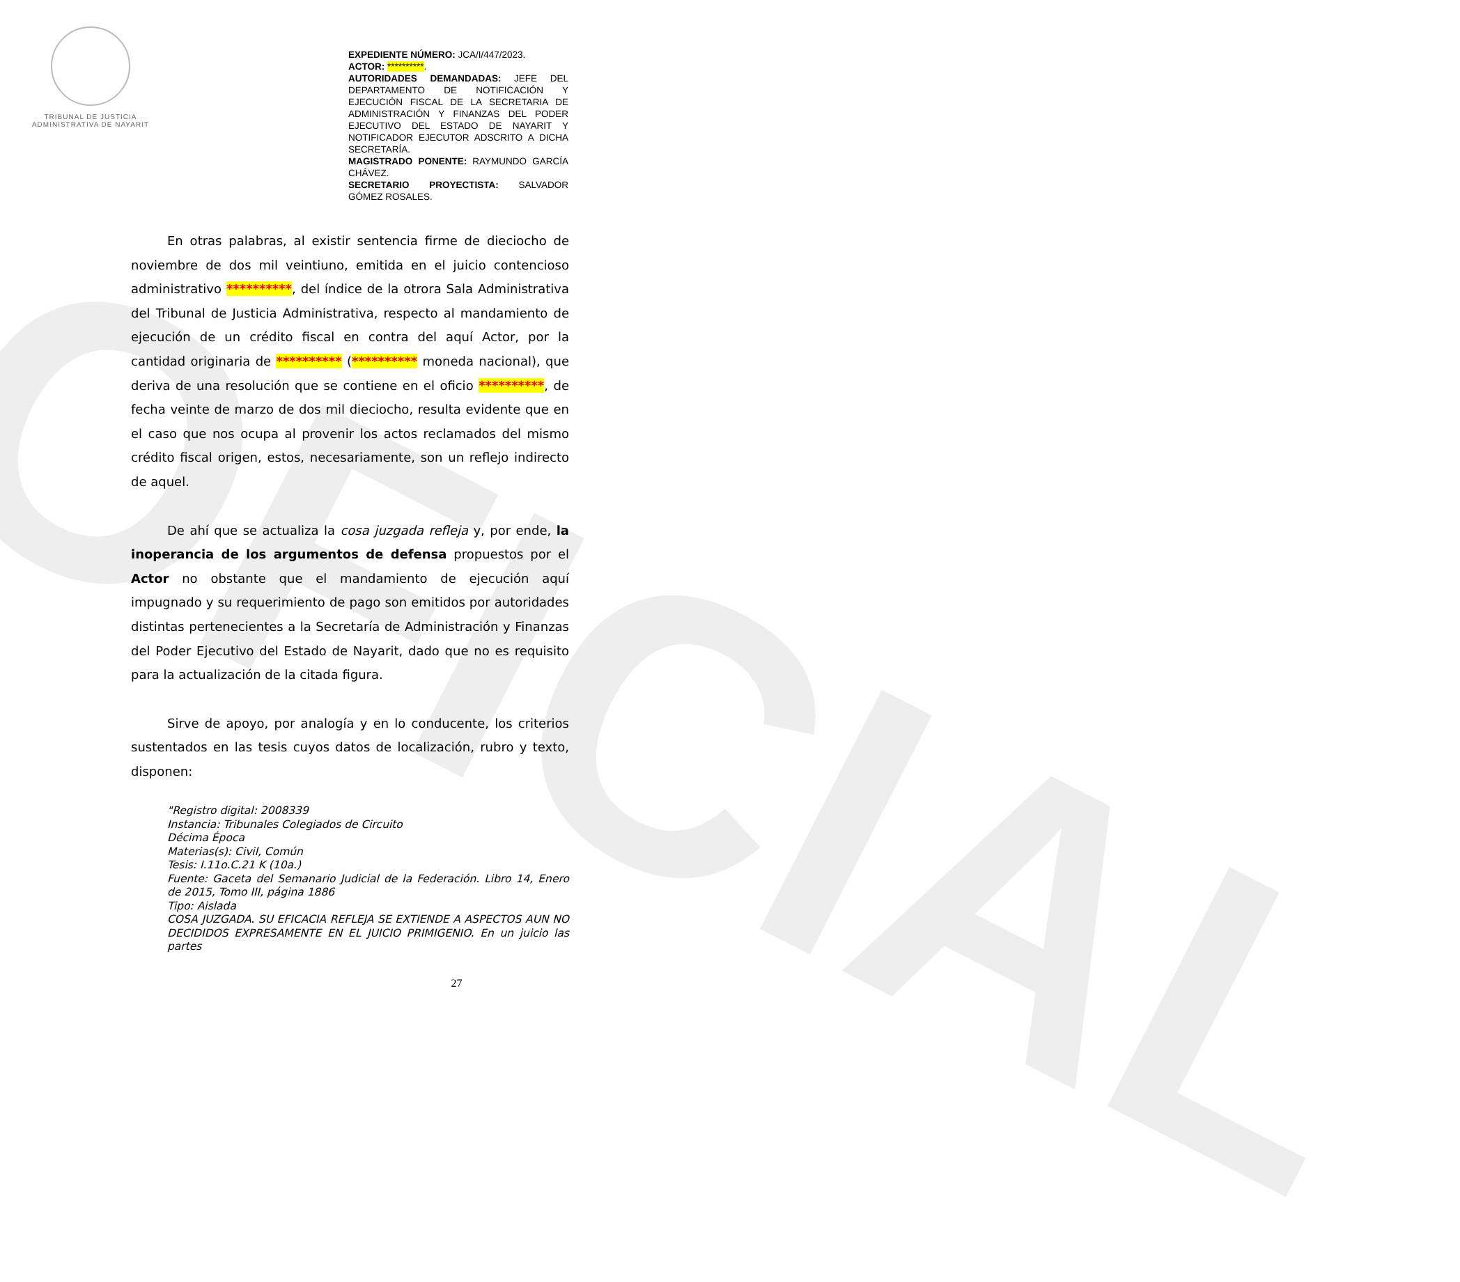OFICIAL
TRIBUNAL DE JUSTICIA
ADMINISTRATIVA DE NAYARIT
EXPEDIENTE NÚMERO: JCA/I/447/2023.
ACTOR: **********.
AUTORIDADES DEMANDADAS: JEFE DEL DEPARTAMENTO DE NOTIFICACIÓN Y EJECUCIÓN FISCAL DE LA SECRETARIA DE ADMINISTRACIÓN Y FINANZAS DEL PODER EJECUTIVO DEL ESTADO DE NAYARIT Y NOTIFICADOR EJECUTOR ADSCRITO A DICHA SECRETARÍA.
MAGISTRADO PONENTE: RAYMUNDO GARCÍA CHÁVEZ.
SECRETARIO PROYECTISTA: SALVADOR GÓMEZ ROSALES.
En otras palabras, al existir sentencia firme de dieciocho de noviembre de dos mil veintiuno, emitida en el juicio contencioso administrativo **********, del índice de la otrora Sala Administrativa del Tribunal de Justicia Administrativa, respecto al mandamiento de ejecución de un crédito fiscal en contra del aquí Actor, por la cantidad originaria de ********** (********** moneda nacional), que deriva de una resolución que se contiene en el oficio **********, de fecha veinte de marzo de dos mil dieciocho, resulta evidente que en el caso que nos ocupa al provenir los actos reclamados del mismo crédito fiscal origen, estos, necesariamente, son un reflejo indirecto de aquel.
De ahí que se actualiza la cosa juzgada refleja y, por ende, la inoperancia de los argumentos de defensa propuestos por el Actor no obstante que el mandamiento de ejecución aquí impugnado y su requerimiento de pago son emitidos por autoridades distintas pertenecientes a la Secretaría de Administración y Finanzas del Poder Ejecutivo del Estado de Nayarit, dado que no es requisito para la actualización de la citada figura.
Sirve de apoyo, por analogía y en lo conducente, los criterios sustentados en las tesis cuyos datos de localización, rubro y texto, disponen:
"Registro digital: 2008339
Instancia: Tribunales Colegiados de Circuito
Décima Época
Materias(s): Civil, Común
Tesis: I.11o.C.21 K (10a.)
Fuente: Gaceta del Semanario Judicial de la Federación. Libro 14, Enero de 2015, Tomo III, página 1886
Tipo: Aislada
COSA JUZGADA. SU EFICACIA REFLEJA SE EXTIENDE A ASPECTOS AUN NO DECIDIDOS EXPRESAMENTE EN EL JUICIO PRIMIGENIO. En un juicio las partes
27